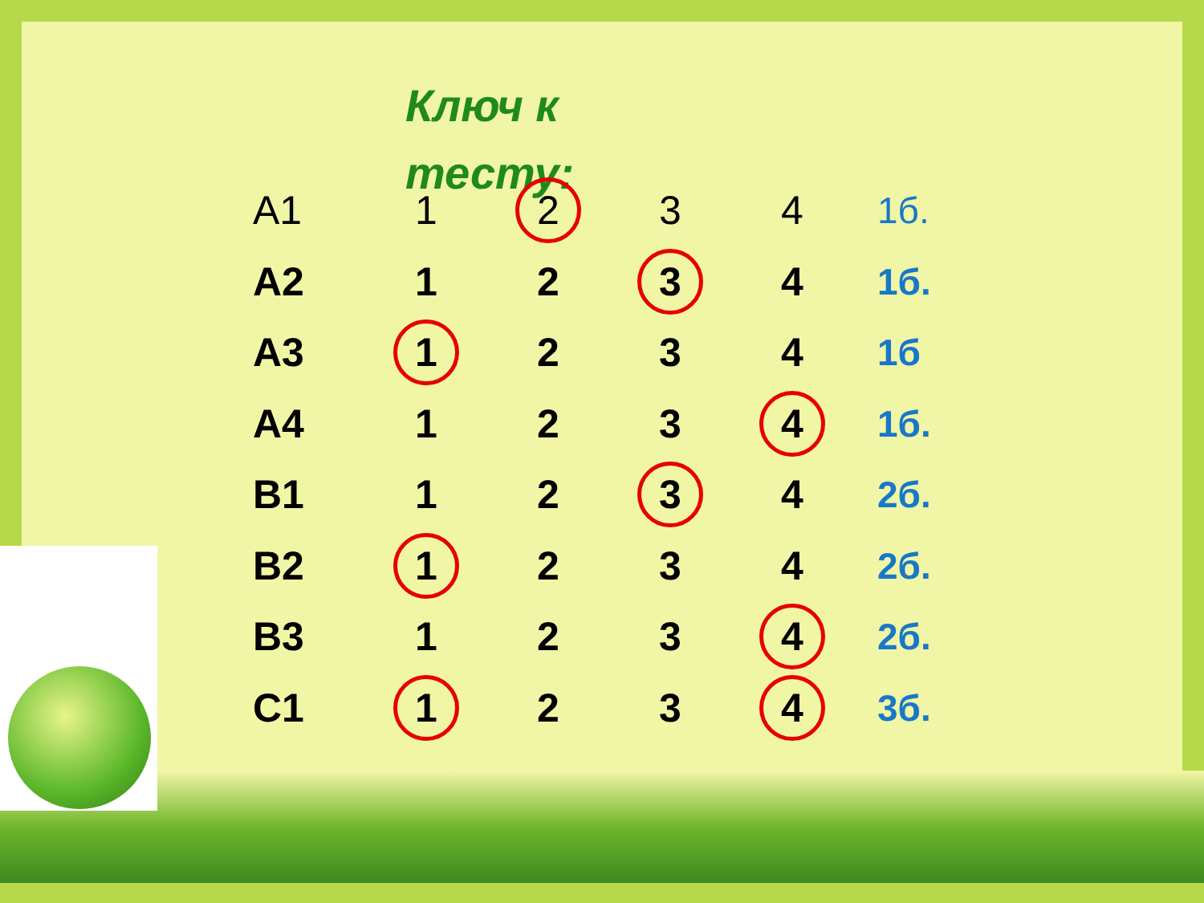Ключ к тесту:
| А1 | 1 | 2 | 3 | 4 | 1б. |
| А2 | 1 | 2 | 3 | 4 | 1б. |
| А3 | 1 | 2 | 3 | 4 | 1б |
| А4 | 1 | 2 | 3 | 4 | 1б. |
| В1 | 1 | 2 | 3 | 4 | 2б. |
| В2 | 1 | 2 | 3 | 4 | 2б. |
| В3 | 1 | 2 | 3 | 4 | 2б. |
| С1 | 1 | 2 | 3 | 4 | 3б. |